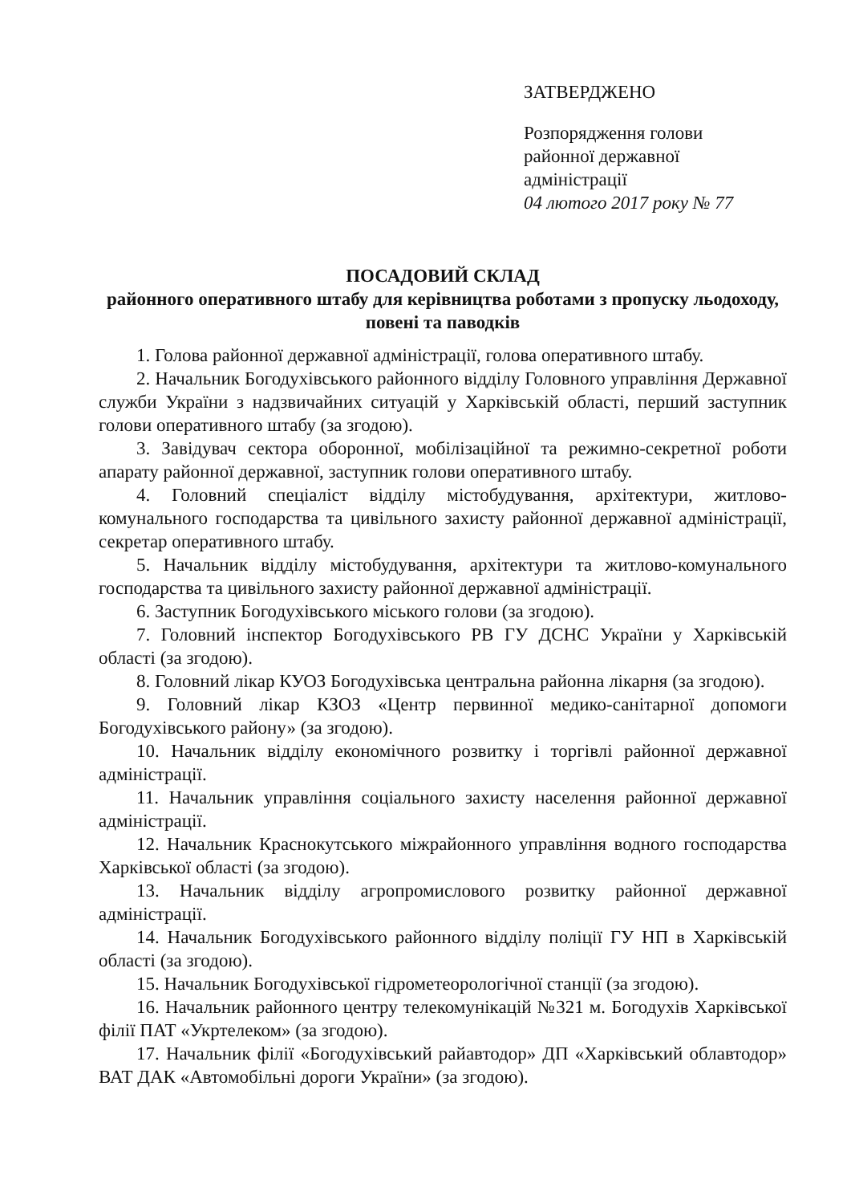ЗАТВЕРДЖЕНО
Розпорядження голови
районної державної
адміністрації
04 лютого 2017 року № 77
ПОСАДОВИЙ СКЛАД
районного оперативного штабу для керівництва роботами з пропуску льодоходу, повені та паводків
1. Голова районної державної адміністрації, голова оперативного штабу.
2. Начальник Богодухівського районного відділу Головного управління Державної служби України з надзвичайних ситуацій у Харківській області, перший заступник голови оперативного штабу (за згодою).
3. Завідувач сектора оборонної, мобілізаційної та режимно-секретної роботи апарату районної державної, заступник голови оперативного штабу.
4. Головний спеціаліст відділу містобудування, архітектури, житлово-комунального господарства та цивільного захисту районної державної адміністрації, секретар оперативного штабу.
5. Начальник відділу містобудування, архітектури та житлово-комунального господарства та цивільного захисту районної державної адміністрації.
6. Заступник Богодухівського міського голови (за згодою).
7. Головний інспектор Богодухівського РВ ГУ ДСНС України у Харківській області (за згодою).
8. Головний лікар КУОЗ Богодухівська центральна районна лікарня (за згодою).
9. Головний лікар КЗОЗ «Центр первинної медико-санітарної допомоги Богодухівського району» (за згодою).
10. Начальник відділу економічного розвитку і торгівлі районної державної адміністрації.
11. Начальник управління соціального захисту населення районної державної адміністрації.
12. Начальник Краснокутського міжрайонного управління водного господарства Харківської області (за згодою).
13. Начальник відділу агропромислового розвитку районної державної адміністрації.
14. Начальник Богодухівського районного відділу поліції ГУ НП в Харківській області (за згодою).
15. Начальник Богодухівської гідрометеорологічної станції (за згодою).
16. Начальник районного центру телекомунікацій №321 м. Богодухів Харківської філії ПАТ «Укртелеком» (за згодою).
17. Начальник філії «Богодухівський райавтодор» ДП «Харківський облавтодор» ВАТ ДАК «Автомобільні дороги України» (за згодою).